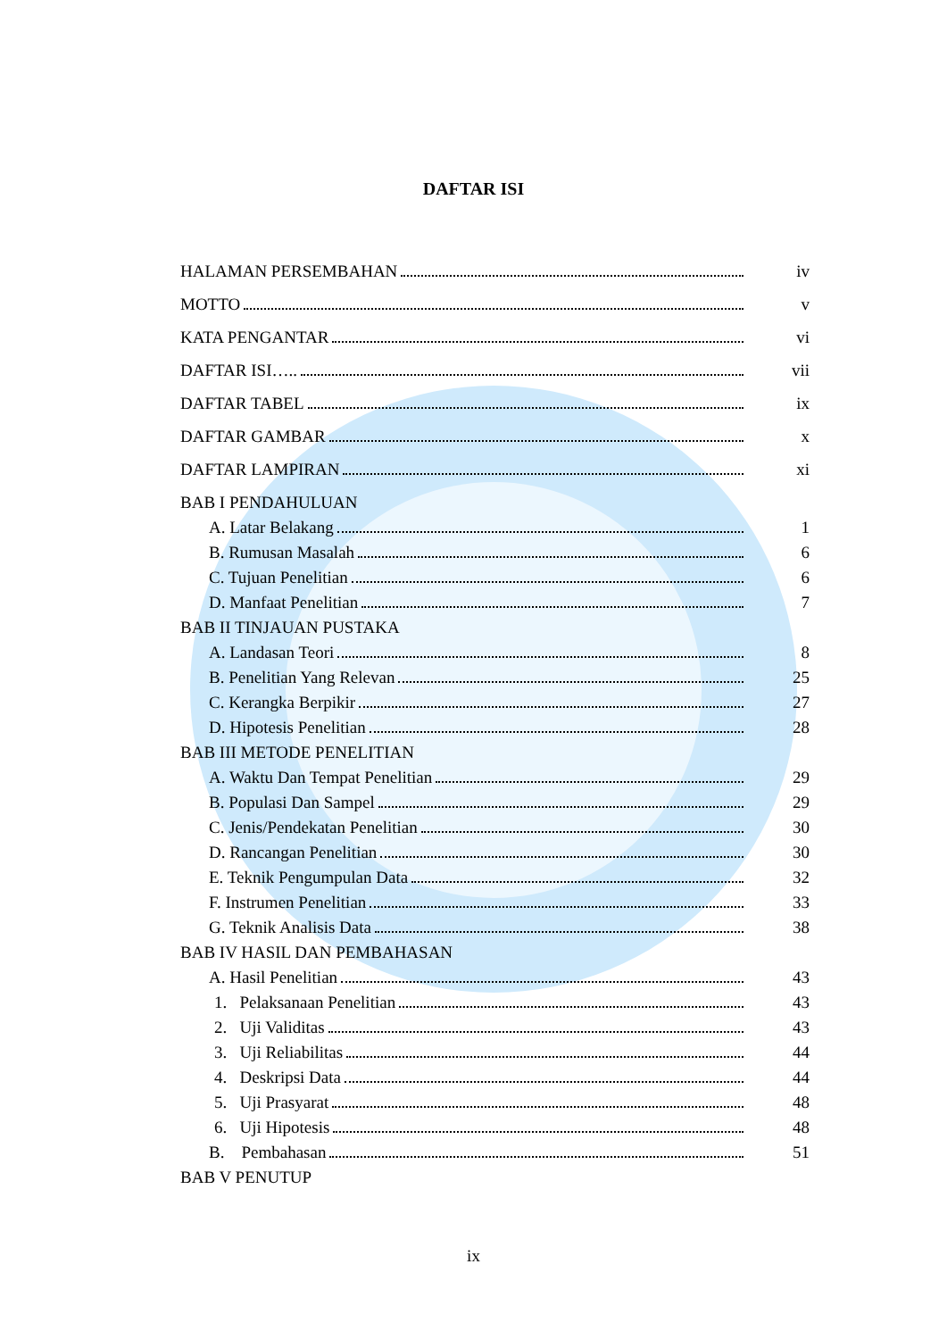DAFTAR ISI
HALAMAN PERSEMBAHAN iv
MOTTO v
KATA PENGANTAR vi
DAFTAR ISI….. vii
DAFTAR TABEL ix
DAFTAR GAMBAR x
DAFTAR LAMPIRAN xi
BAB I PENDAHULUAN
A. Latar Belakang 1
B. Rumusan Masalah 6
C. Tujuan Penelitian 6
D. Manfaat Penelitian 7
BAB II TINJAUAN PUSTAKA
A. Landasan Teori 8
B. Penelitian Yang Relevan 25
C. Kerangka Berpikir 27
D. Hipotesis Penelitian 28
BAB III METODE PENELITIAN
A. Waktu Dan Tempat Penelitian 29
B. Populasi Dan Sampel 29
C. Jenis/Pendekatan Penelitian 30
D. Rancangan Penelitian 30
E. Teknik Pengumpulan Data 32
F. Instrumen Penelitian 33
G. Teknik Analisis Data 38
BAB IV HASIL DAN PEMBAHASAN
A. Hasil Penelitian 43
1. Pelaksanaan Penelitian 43
2. Uji Validitas 43
3. Uji Reliabilitas 44
4. Deskripsi Data 44
5. Uji Prasyarat 48
6. Uji Hipotesis 48
B. Pembahasan 51
BAB V PENUTUP
ix